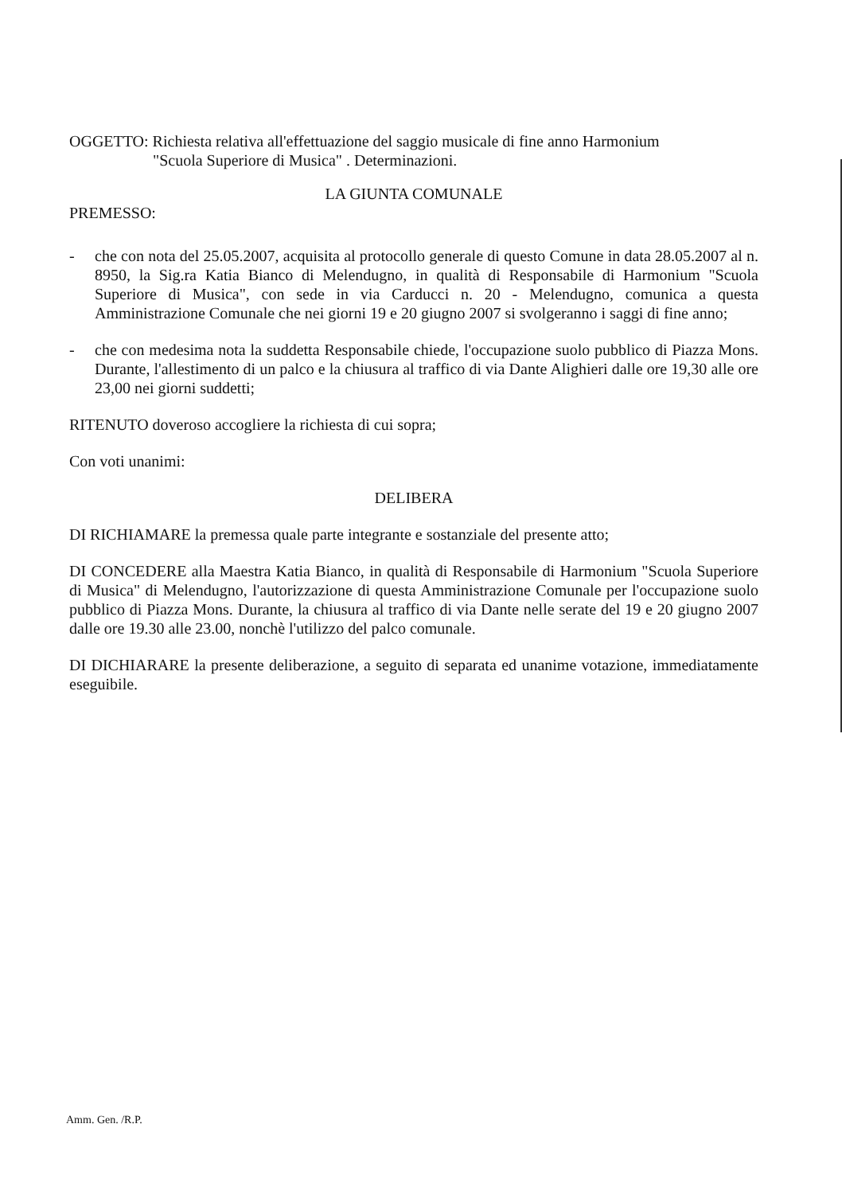OGGETTO: Richiesta relativa all'effettuazione del saggio musicale di fine anno Harmonium
"Scuola Superiore di Musica" . Determinazioni.
LA GIUNTA COMUNALE
PREMESSO:
- che con nota del 25.05.2007, acquisita al protocollo generale di questo Comune in data 28.05.2007 al n. 8950, la Sig.ra Katia Bianco di Melendugno, in qualità di Responsabile di Harmonium "Scuola Superiore di Musica", con sede in via Carducci n. 20 - Melendugno, comunica a questa Amministrazione Comunale che nei giorni 19 e 20 giugno 2007 si svolgeranno i saggi di fine anno;
- che con medesima nota la suddetta Responsabile chiede, l'occupazione suolo pubblico di Piazza Mons. Durante, l'allestimento di un palco e la chiusura al traffico di via Dante Alighieri dalle ore 19,30 alle ore 23,00 nei giorni suddetti;
RITENUTO doveroso accogliere la richiesta di cui sopra;
Con voti unanimi:
DELIBERA
DI RICHIAMARE la premessa quale parte integrante e sostanziale del presente atto;
DI CONCEDERE alla Maestra Katia Bianco, in qualità di Responsabile di Harmonium "Scuola Superiore di Musica" di Melendugno, l'autorizzazione di questa Amministrazione Comunale per l'occupazione suolo pubblico di Piazza Mons. Durante, la chiusura al traffico di via Dante nelle serate del 19 e 20 giugno 2007 dalle ore 19.30 alle 23.00, nonchè l'utilizzo del palco comunale.
DI DICHIARARE la presente deliberazione, a seguito di separata ed unanime votazione, immediatamente eseguibile.
Amm. Gen. /R.P.